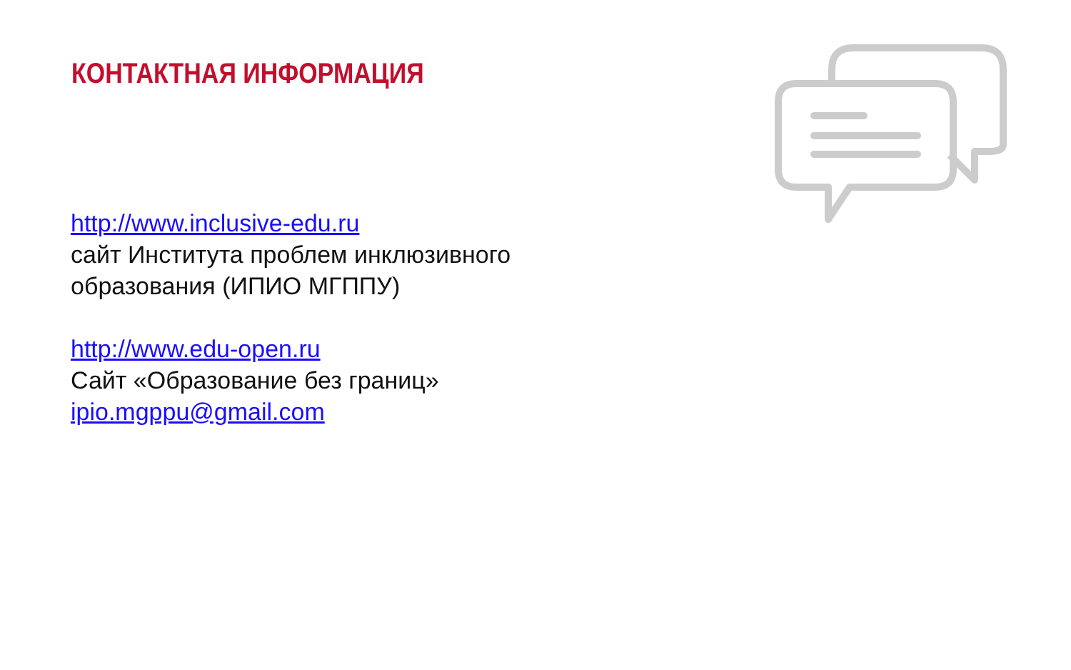КОНТАКТНАЯ ИНФОРМАЦИЯ
http://www.inclusive-edu.ru
сайт Института проблем инклюзивного
образования (ИПИО МГППУ)
http://www.edu-open.ru
Сайт «Образование без границ»
ipio.mgppu@gmail.com